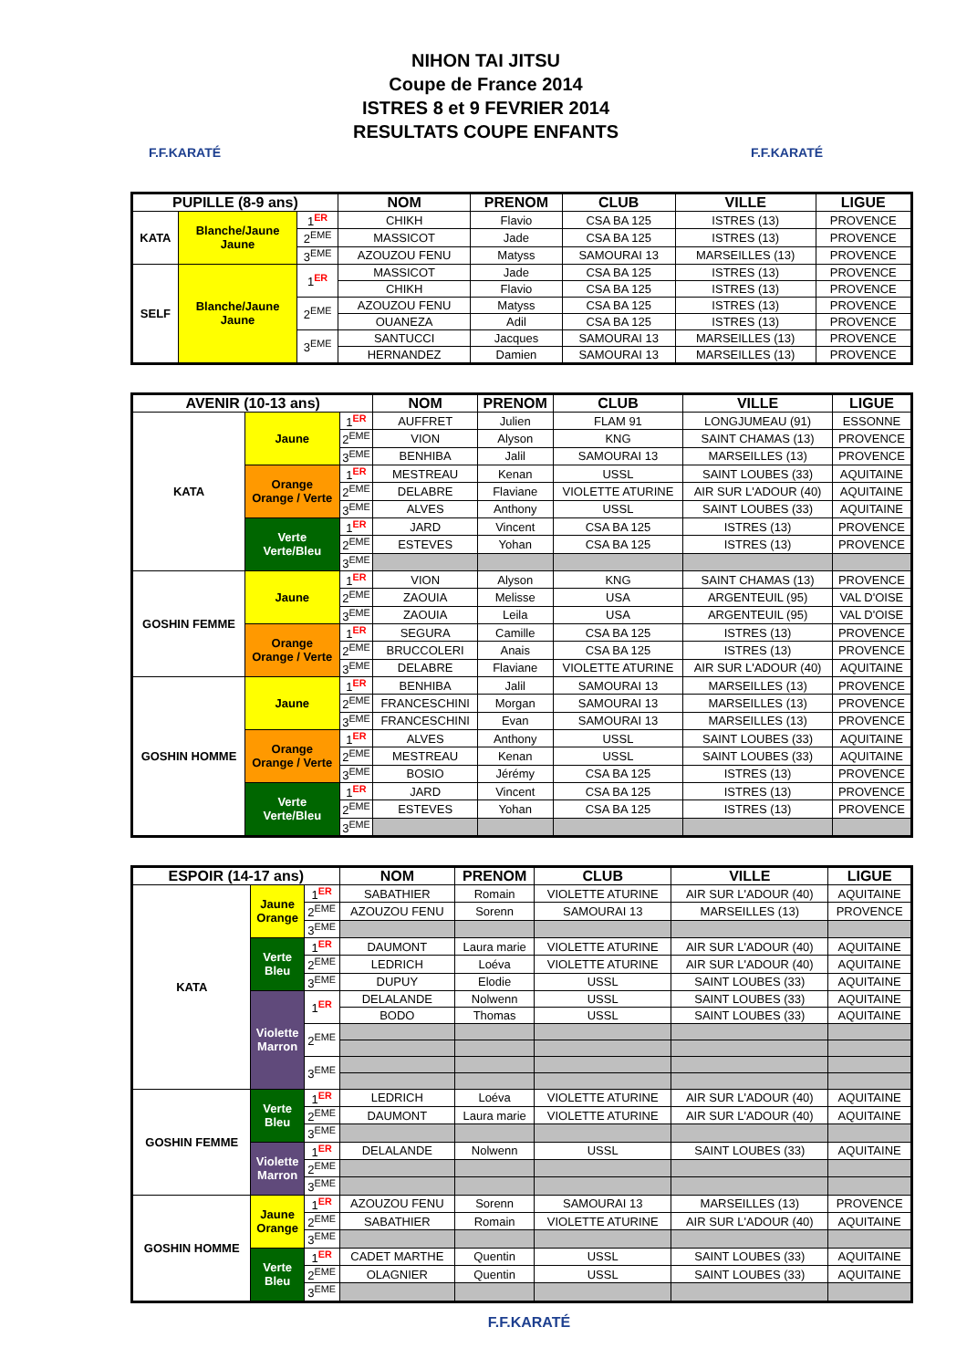F.F.KARATÉ
NIHON TAI JITSU
Coupe de France 2014
ISTRES 8 et 9 FEVRIER 2014
RESULTATS COUPE ENFANTS
F.F.KARATÉ
| PUPILLE (8-9 ans) | | | NOM | PRENOM | CLUB | VILLE | LIGUE |
| --- | --- | --- | --- | --- | --- | --- | --- |
| KATA | Blanche/Jaune Jaune | 1<sup>ER</sup> | CHIKH | Flavio | CSA BA 125 | ISTRES (13) | PROVENCE |
| | | 2<sup>EME</sup> | MASSICOT | Jade | CSA BA 125 | ISTRES (13) | PROVENCE |
| | | 3<sup>EME</sup> | AZOUZOU FENU | Matyss | SAMOURAI 13 | MARSEILLES (13) | PROVENCE |
| SELF | Blanche/Jaune Jaune | 1<sup>ER</sup> | MASSICOT | Jade | CSA BA 125 | ISTRES (13) | PROVENCE |
| | | | CHIKH | Flavio | CSA BA 125 | ISTRES (13) | PROVENCE |
| | | 2<sup>EME</sup> | AZOUZOU FENU | Matyss | CSA BA 125 | ISTRES (13) | PROVENCE |
| | | | OUANEZA | Adil | CSA BA 125 | ISTRES (13) | PROVENCE |
| | | 3<sup>EME</sup> | SANTUCCI | Jacques | SAMOURAI 13 | MARSEILLES (13) | PROVENCE |
| | | | HERNANDEZ | Damien | SAMOURAI 13 | MARSEILLES (13) | PROVENCE |
| AVENIR (10-13 ans) | | | NOM | PRENOM | CLUB | VILLE | LIGUE |
| --- | --- | --- | --- | --- | --- | --- | --- |
| KATA | Jaune | 1<sup>ER</sup> | AUFFRET | Julien | FLAM 91 | LONGJUMEAU (91) | ESSONNE |
| | | 2<sup>EME</sup> | VION | Alyson | KNG | SAINT CHAMAS (13) | PROVENCE |
| | | 3<sup>EME</sup> | BENHIBA | Jalil | SAMOURAI 13 | MARSEILLES (13) | PROVENCE |
| | Orange Orange / Verte | 1<sup>ER</sup> | MESTREAU | Kenan | USSL | SAINT LOUBES (33) | AQUITAINE |
| | | 2<sup>EME</sup> | DELABRE | Flaviane | VIOLETTE ATURINE | AIR SUR L'ADOUR (40) | AQUITAINE |
| | | 3<sup>EME</sup> | ALVES | Anthony | USSL | SAINT LOUBES (33) | AQUITAINE |
| | Verte Verte/Bleu | 1<sup>ER</sup> | JARD | Vincent | CSA BA 125 | ISTRES (13) | PROVENCE |
| | | 2<sup>EME</sup> | ESTEVES | Yohan | CSA BA 125 | ISTRES (13) | PROVENCE |
| | | 3<sup>EME</sup> | | | | | |
| GOSHIN FEMME | Jaune | 1<sup>ER</sup> | VION | Alyson | KNG | SAINT CHAMAS (13) | PROVENCE |
| | | 2<sup>EME</sup> | ZAOUIA | Melisse | USA | ARGENTEUIL (95) | VAL D'OISE |
| | | 3<sup>EME</sup> | ZAOUIA | Leila | USA | ARGENTEUIL (95) | VAL D'OISE |
| | Orange Orange / Verte | 1<sup>ER</sup> | SEGURA | Camille | CSA BA 125 | ISTRES (13) | PROVENCE |
| | | 2<sup>EME</sup> | BRUCCOLERI | Anais | CSA BA 125 | ISTRES (13) | PROVENCE |
| | | 3<sup>EME</sup> | DELABRE | Flaviane | VIOLETTE ATURINE | AIR SUR L'ADOUR (40) | AQUITAINE |
| GOSHIN HOMME | Jaune | 1<sup>ER</sup> | BENHIBA | Jalil | SAMOURAI 13 | MARSEILLES (13) | PROVENCE |
| | | 2<sup>EME</sup> | FRANCESCHINI | Morgan | SAMOURAI 13 | MARSEILLES (13) | PROVENCE |
| | | 3<sup>EME</sup> | FRANCESCHINI | Evan | SAMOURAI 13 | MARSEILLES (13) | PROVENCE |
| | Orange Orange / Verte | 1<sup>ER</sup> | ALVES | Anthony | USSL | SAINT LOUBES (33) | AQUITAINE |
| | | 2<sup>EME</sup> | MESTREAU | Kenan | USSL | SAINT LOUBES (33) | AQUITAINE |
| | | 3<sup>EME</sup> | BOSIO | Jérémy | CSA BA 125 | ISTRES (13) | PROVENCE |
| | Verte Verte/Bleu | 1<sup>ER</sup> | JARD | Vincent | CSA BA 125 | ISTRES (13) | PROVENCE |
| | | 2<sup>EME</sup> | ESTEVES | Yohan | CSA BA 125 | ISTRES (13) | PROVENCE |
| | | 3<sup>EME</sup> | | | | | |
| ESPOIR (14-17 ans) | | | NOM | PRENOM | CLUB | VILLE | LIGUE |
| --- | --- | --- | --- | --- | --- | --- | --- |
| KATA | Jaune Orange | 1<sup>ER</sup> | SABATHIER | Romain | VIOLETTE ATURINE | AIR SUR L'ADOUR (40) | AQUITAINE |
| | | 2<sup>EME</sup> | AZOUZOU FENU | Sorenn | SAMOURAI 13 | MARSEILLES (13) | PROVENCE |
| | | 3<sup>EME</sup> | | | | | |
| | Verte Bleu | 1<sup>ER</sup> | DAUMONT | Laura marie | VIOLETTE ATURINE | AIR SUR L'ADOUR (40) | AQUITAINE |
| | | 2<sup>EME</sup> | LEDRICH | Loéva | VIOLETTE ATURINE | AIR SUR L'ADOUR (40) | AQUITAINE |
| | | 3<sup>EME</sup> | DUPUY | Elodie | USSL | SAINT LOUBES (33) | AQUITAINE |
| | Violette Marron | 1<sup>ER</sup> | DELALANDE | Nolwenn | USSL | SAINT LOUBES (33) | AQUITAINE |
| | | | BODO | Thomas | USSL | SAINT LOUBES (33) | AQUITAINE |
| | | 2<sup>EME</sup> | | | | | |
| | | 3<sup>EME</sup> | | | | | |
| GOSHIN FEMME | Verte Bleu | 1<sup>ER</sup> | LEDRICH | Loéva | VIOLETTE ATURINE | AIR SUR L'ADOUR (40) | AQUITAINE |
| | | 2<sup>EME</sup> | DAUMONT | Laura marie | VIOLETTE ATURINE | AIR SUR L'ADOUR (40) | AQUITAINE |
| | | 3<sup>EME</sup> | | | | | |
| | Violette Marron | 1<sup>ER</sup> | DELALANDE | Nolwenn | USSL | SAINT LOUBES (33) | AQUITAINE |
| | | 2<sup>EME</sup> | | | | | |
| | | 3<sup>EME</sup> | | | | | |
| GOSHIN HOMME | Jaune Orange | 1<sup>ER</sup> | AZOUZOU FENU | Sorenn | SAMOURAI 13 | MARSEILLES (13) | PROVENCE |
| | | 2<sup>EME</sup> | SABATHIER | Romain | VIOLETTE ATURINE | AIR SUR L'ADOUR (40) | AQUITAINE |
| | | 3<sup>EME</sup> | | | | | |
| | Verte Bleu | 1<sup>ER</sup> | CADET MARTHE | Quentin | USSL | SAINT LOUBES (33) | AQUITAINE |
| | | 2<sup>EME</sup> | OLAGNIER | Quentin | USSL | SAINT LOUBES (33) | AQUITAINE |
| | | 3<sup>EME</sup> | | | | | |
F.F.KARATÉ